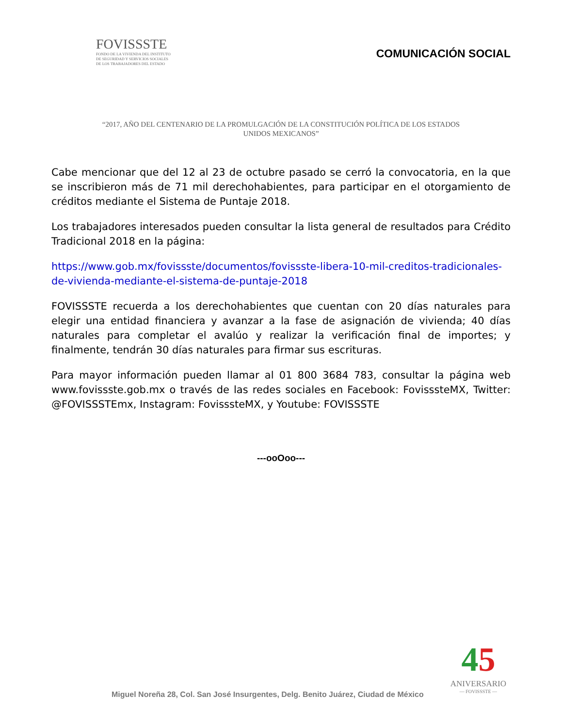FOVISSSTE
FONDO DE LA VIVIENDA DEL INSTITUTO
DE SEGURIDAD Y SERVICIOS SOCIALES
DE LOS TRABAJADORES DEL ESTADO
COMUNICACIÓN SOCIAL
“2017, AÑO DEL CENTENARIO DE LA PROMULGACIÓN DE LA CONSTITUCIÓN POLÍTICA DE LOS ESTADOS UNIDOS MEXICANOS”
Cabe mencionar que del 12 al 23 de octubre pasado se cerró la convocatoria, en la que se inscribieron más de 71 mil derechohabientes, para participar en el otorgamiento de créditos mediante el Sistema de Puntaje 2018.
Los trabajadores interesados pueden consultar la lista general de resultados para Crédito Tradicional 2018 en la página:
https://www.gob.mx/fovissste/documentos/fovissste-libera-10-mil-creditos-tradicionales-de-vivienda-mediante-el-sistema-de-puntaje-2018
FOVISSSTE recuerda a los derechohabientes que cuentan con 20 días naturales para elegir una entidad financiera y avanzar a la fase de asignación de vivienda; 40 días naturales para completar el avalúo y realizar la verificación final de importes; y finalmente, tendrán 30 días naturales para firmar sus escrituras.
Para mayor información pueden llamar al 01 800 3684 783, consultar la página web www.fovissste.gob.mx o través de las redes sociales en Facebook: FovisssteMX, Twitter: @FOVISSSTEmx, Instagram: FovisssteMX, y Youtube: FOVISSSTE
---ooOoo---
45
ANIVERSARIO
— FOVISSSTE —
Miguel Noreña 28, Col. San José Insurgentes, Delg. Benito Juárez, Ciudad de México